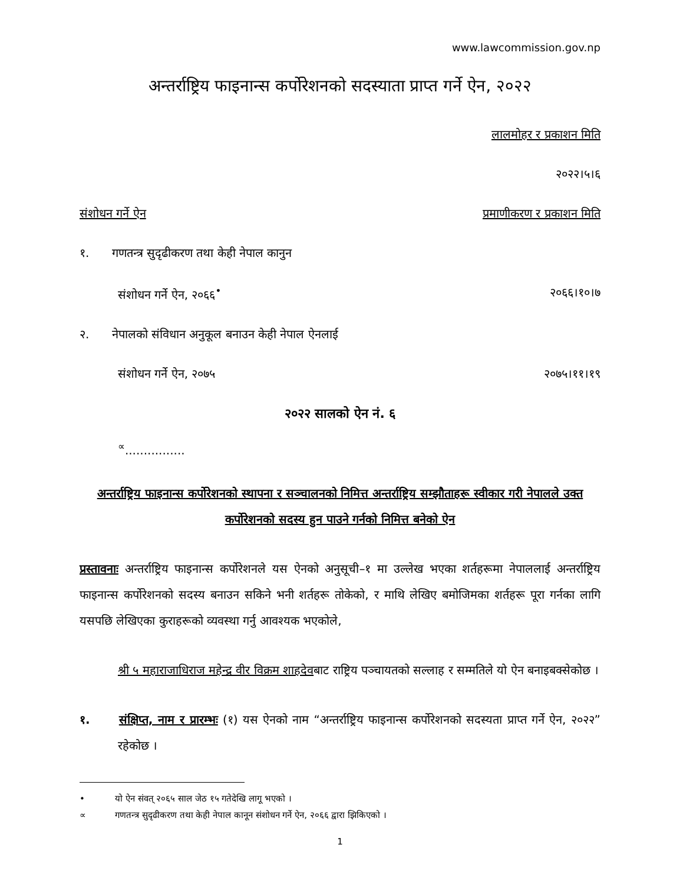www.lawcommission.gov.np
अन्तर्राष्ट्रिय फाइनान्स कर्पोरेशनको सदस्याता प्राप्त गर्ने ऐन, २०२२
लालमोहर र प्रकाशन मिति
२०२२।५।६
संशोधन गर्ने ऐन प्रमाणीकरण र प्रकाशन मिति
१. गणतन्त्र सुदृढीकरण तथा केही नेपाल कानुन
संशोधन गर्ने ऐन, २०६६<sup>•</sup> २०६६।१०।७
२. नेपालको संविधान अनुकूल बनाउन केही नेपाल ऐनलाई
संशोधन गर्ने ऐन, २०७५ २०७५।११।१९
२०२२ सालको ऐन नं. ६
<sup>∝</sup>................
अन्तर्राष्ट्रिय फाइनान्स कर्पोरेशनको स्थापना र सञ्चालनको निमित्त अन्तर्राष्ट्रिय सम्झौताहरू स्वीकार गरी नेपालले उक्त कर्पोरेशनको सदस्य हुन पाउने गर्नको निमित्त बनेको ऐन
प्रस्तावनाः अन्तर्राष्ट्रिय फाइनान्स कर्पोरेशनले यस ऐनको अनुसूची–१ मा उल्लेख भएका शर्तहरूमा नेपाललाई अन्तर्राष्ट्रिय फाइनान्स कर्पोरेशनको सदस्य बनाउन सकिने भनी शर्तहरू तोकेको, र माथि लेखिए बमोजिमका शर्तहरू पूरा गर्नका लागि यसपछि लेखिएका कुराहरूको व्यवस्था गर्नु आवश्यक भएकोले,
श्री ५ महाराजाधिराज महेन्द्र वीर विक्रम शाहदेवबाट राष्ट्रिय पञ्चायतको सल्लाह र सम्मतिले यो ऐन बनाइबक्सेकोछ ।
१. संक्षिप्त, नाम र प्रारम्भः (१) यस ऐनको नाम “अन्तर्राष्ट्रिय फाइनान्स कर्पोरेशनको सदस्यता प्राप्त गर्ने ऐन, २०२२” रहेकोछ ।
• यो ऐन संवत् २०६५ साल जेठ १५ गतेदेखि लागू भएको ।
∝ गणतन्त्र सुदृढीकरण तथा केही नेपाल कानून संशोधन गर्ने ऐन, २०६६ द्वारा झिकिएको ।
1